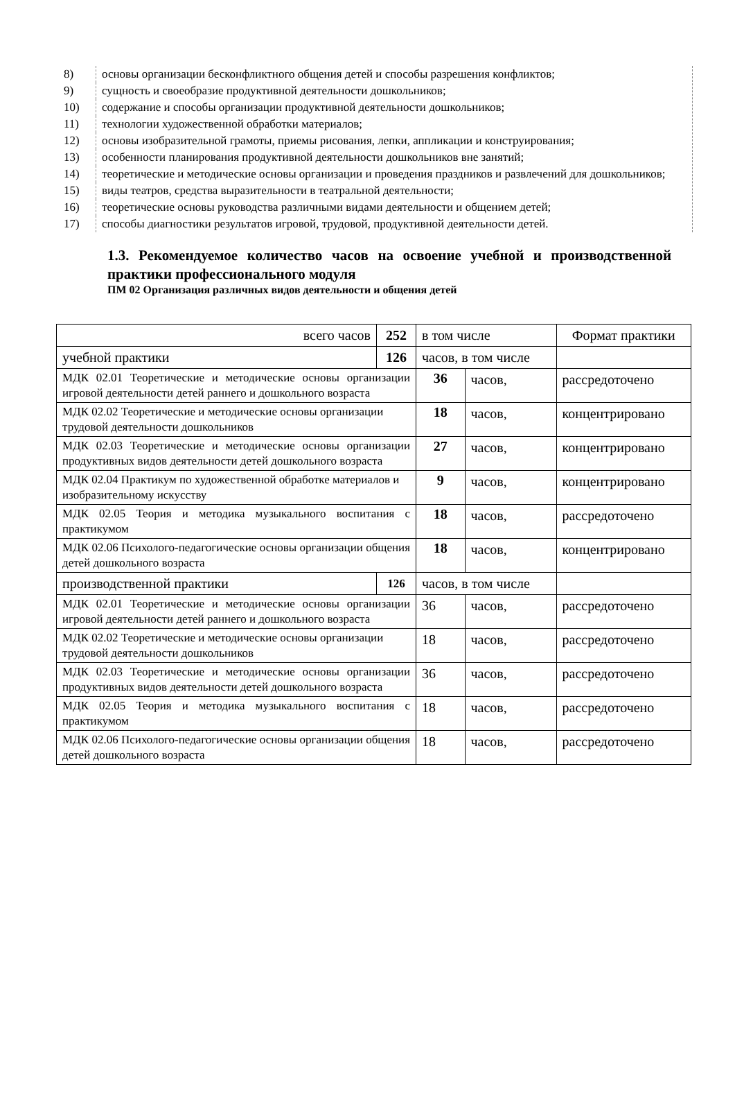8) основы организации бесконфликтного общения детей и способы разрешения конфликтов;
9) сущность и своеобразие продуктивной деятельности дошкольников;
10) содержание и способы организации продуктивной деятельности дошкольников;
11) технологии художественной обработки материалов;
12) основы изобразительной грамоты, приемы рисования, лепки, аппликации и конструирования;
13) особенности планирования продуктивной деятельности дошкольников вне занятий;
14) теоретические и методические основы организации и проведения праздников и развлечений для дошкольников;
15) виды театров, средства выразительности в театральной деятельности;
16) теоретические основы руководства различными видами деятельности и общением детей;
17) способы диагностики результатов игровой, трудовой, продуктивной деятельности детей.
1.3. Рекомендуемое количество часов на освоение учебной и производственной практики профессионального модуля
ПМ 02 Организация различных видов деятельности и общения детей
| всего часов | 252 | в том числе | | Формат практики |
| учебной практики | 126 | часов, в том числе | | |
| МДК 02.01 Теоретические и методические основы организации игровой деятельности детей раннего и дошкольного возраста | | 36 | часов, | рассредоточено |
| МДК 02.02 Теоретические и методические основы организации трудовой деятельности дошкольников | | 18 | часов, | концентрировано |
| МДК 02.03 Теоретические и методические основы организации продуктивных видов деятельности детей дошкольного возраста | | 27 | часов, | концентрировано |
| МДК 02.04 Практикум по художественной обработке материалов и изобразительному искусству | | 9 | часов, | концентрировано |
| МДК 02.05 Теория и методика музыкального воспитания с практикумом | | 18 | часов, | рассредоточено |
| МДК 02.06 Психолого-педагогические основы организации общения детей дошкольного возраста | | 18 | часов, | концентрировано |
| производственной практики | 126 | часов, в том числе | | |
| МДК 02.01 Теоретические и методические основы организации игровой деятельности детей раннего и дошкольного возраста | | 36 | часов, | рассредоточено |
| МДК 02.02 Теоретические и методические основы организации трудовой деятельности дошкольников | | 18 | часов, | рассредоточено |
| МДК 02.03 Теоретические и методические основы организации продуктивных видов деятельности детей дошкольного возраста | | 36 | часов, | рассредоточено |
| МДК 02.05 Теория и методика музыкального воспитания с практикумом | | 18 | часов, | рассредоточено |
| МДК 02.06 Психолого-педагогические основы организации общения детей дошкольного возраста | | 18 | часов, | рассредоточено |